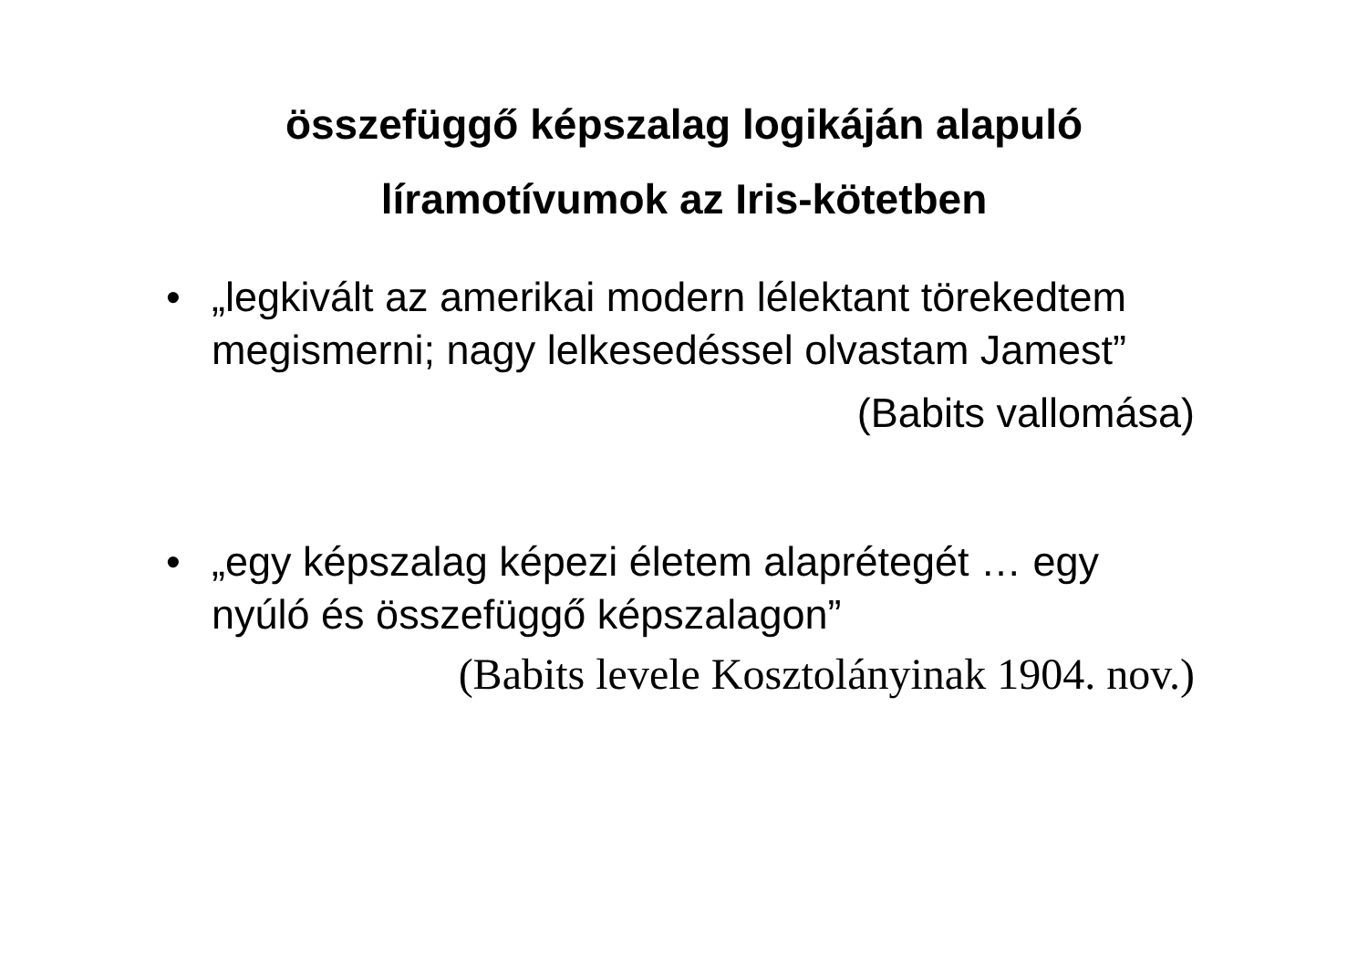összefüggő képszalag logikáján alapuló
líramotívumok az Iris-kötetben
• „legkivált az amerikai modern lélektant törekedtem megismerni; nagy lelkesedéssel olvastam Jamest”
(Babits vallomása)
• „egy képszalag képezi életem alaprétegét … egy nyúló és összefüggő képszalagon”
(Babits levele Kosztolányinak 1904. nov.)